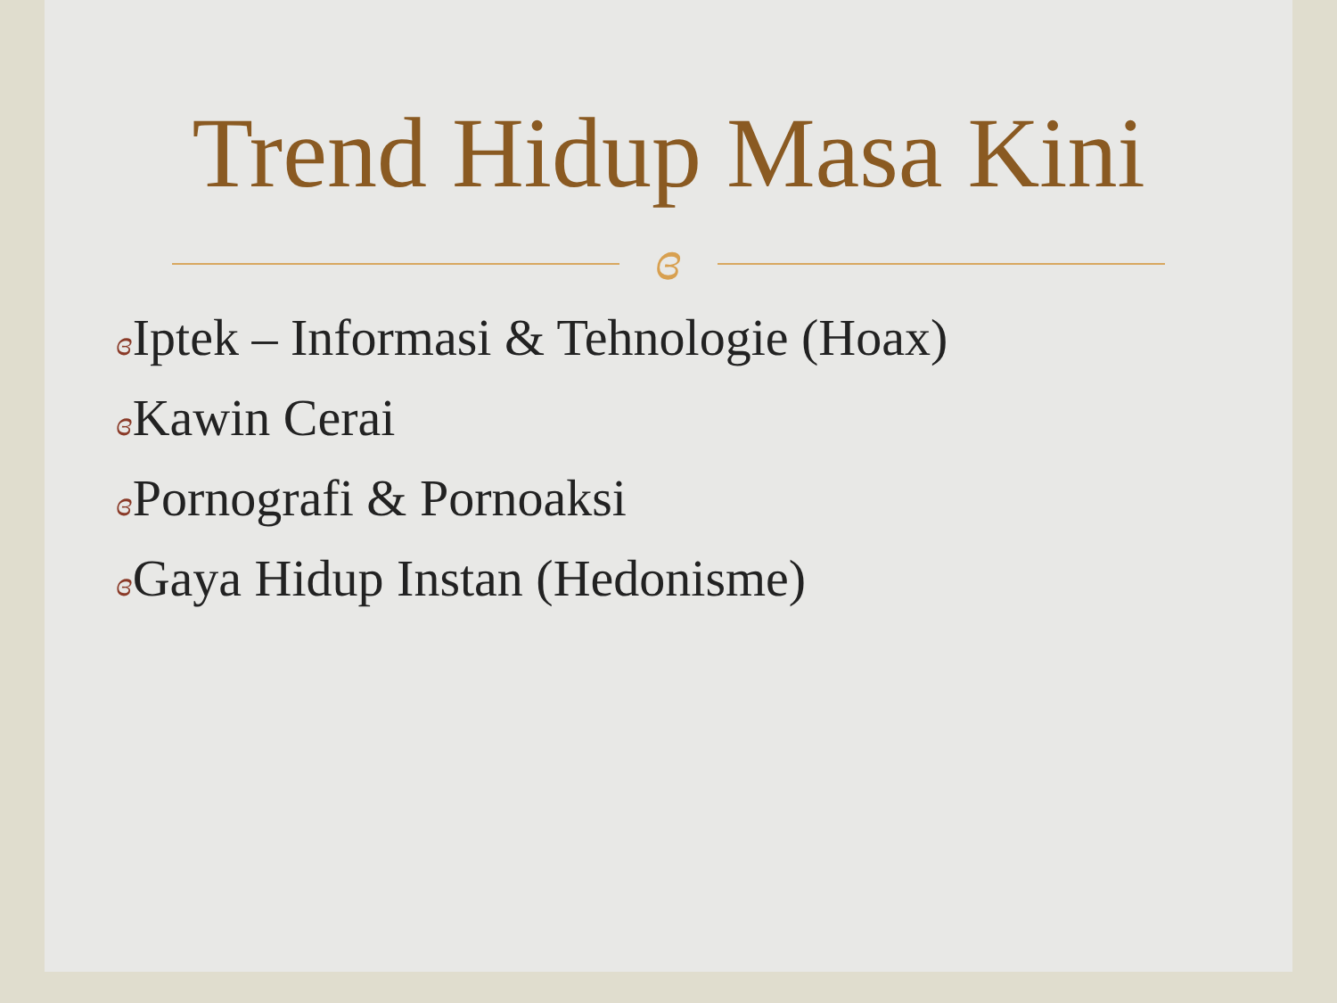Trend Hidup Masa Kini
ɞ
ɞ Iptek – Informasi & Tehnologie (Hoax)
ɞ Kawin Cerai
ɞ Pornografi & Pornoaksi
ɞ Gaya Hidup Instan (Hedonisme)